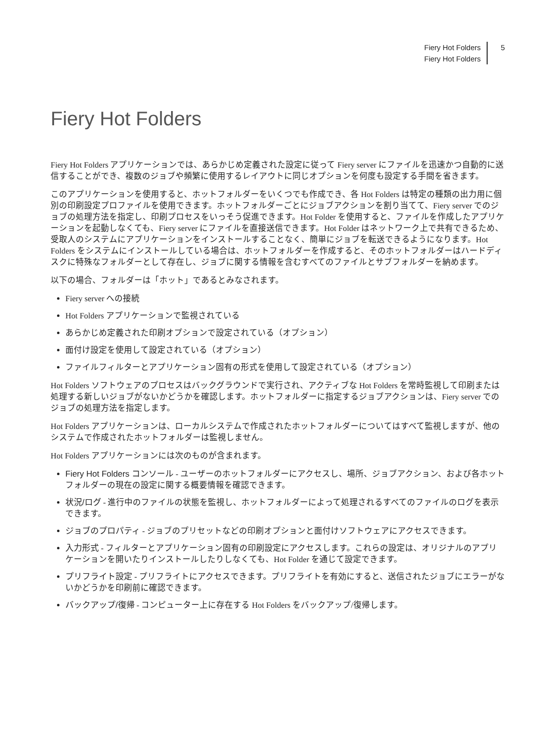Fiery Hot Folders
Fiery Hot Folders
5
Fiery Hot Folders
Fiery Hot Folders アプリケーションでは、あらかじめ定義された設定に従って Fiery server にファイルを迅速かつ自動的に送信することができ、複数のジョブや頻繁に使用するレイアウトに同じオプションを何度も設定する手間を省きます。
このアプリケーションを使用すると、ホットフォルダーをいくつでも作成でき、各 Hot Folders は特定の種類の出力用に個別の印刷設定プロファイルを使用できます。ホットフォルダーごとにジョブアクションを割り当てて、Fiery server でのジョブの処理方法を指定し、印刷プロセスをいっそう促進できます。Hot Folder を使用すると、ファイルを作成したアプリケーションを起動しなくても、Fiery server にファイルを直接送信できます。Hot Folder はネットワーク上で共有できるため、受取人のシステムにアプリケーションをインストールすることなく、簡単にジョブを転送できるようになります。Hot Folders をシステムにインストールしている場合は、ホットフォルダーを作成すると、そのホットフォルダーはハードディスクに特殊なフォルダーとして存在し、ジョブに関する情報を含むすべてのファイルとサブフォルダーを納めます。
以下の場合、フォルダーは「ホット」であるとみなされます。
Fiery server への接続
Hot Folders アプリケーションで監視されている
あらかじめ定義された印刷オプションで設定されている（オプション）
面付け設定を使用して設定されている（オプション）
ファイルフィルターとアプリケーション固有の形式を使用して設定されている（オプション）
Hot Folders ソフトウェアのプロセスはバックグラウンドで実行され、アクティブな Hot Folders を常時監視して印刷または処理する新しいジョブがないかどうかを確認します。ホットフォルダーに指定するジョブアクションは、Fiery server でのジョブの処理方法を指定します。
Hot Folders アプリケーションは、ローカルシステムで作成されたホットフォルダーについてはすべて監視しますが、他のシステムで作成されたホットフォルダーは監視しません。
Hot Folders アプリケーションには次のものが含まれます。
Fiery Hot Folders コンソール - ユーザーのホットフォルダーにアクセスし、場所、ジョブアクション、および各ホットフォルダーの現在の設定に関する概要情報を確認できます。
状況/ログ - 進行中のファイルの状態を監視し、ホットフォルダーによって処理されるすべてのファイルのログを表示できます。
ジョブのプロパティ - ジョブのプリセットなどの印刷オプションと面付けソフトウェアにアクセスできます。
入力形式 - フィルターとアプリケーション固有の印刷設定にアクセスします。これらの設定は、オリジナルのアプリケーションを開いたりインストールしたりしなくても、Hot Folder を通じて設定できます。
プリフライト設定 - プリフライトにアクセスできます。プリフライトを有効にすると、送信されたジョブにエラーがないかどうかを印刷前に確認できます。
バックアップ/復帰 - コンピューター上に存在する Hot Folders をバックアップ/復帰します。